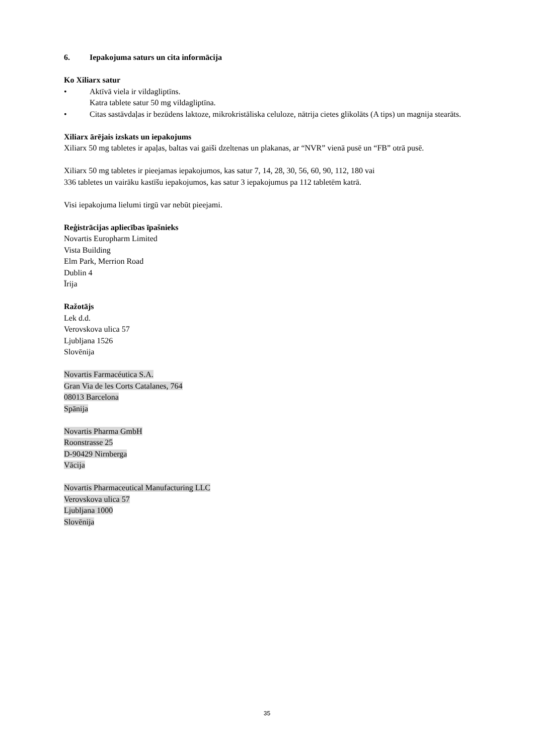6. Iepakojuma saturs un cita informācija
Ko Xiliarx satur
• Aktīvā viela ir vildagliptīns.
Katra tablete satur 50 mg vildagliptīna.
• Citas sastāvdaļas ir bezūdens laktoze, mikrokristāliska celuloze, nātrija cietes glikolāts (A tips) un magnija stearāts.
Xiliarx ārējais izskats un iepakojums
Xiliarx 50 mg tabletes ir apaļas, baltas vai gaiši dzeltenas un plakanas, ar “NVR” vienā pusē un “FB” otrā pusē.
Xiliarx 50 mg tabletes ir pieejamas iepakojumos, kas satur 7, 14, 28, 30, 56, 60, 90, 112, 180 vai
336 tabletes un vairāku kastīšu iepakojumos, kas satur 3 iepakojumus pa 112 tabletēm katrā.
Visi iepakojuma lielumi tirgū var nebūt pieejami.
Reģistrācijas apliecības īpašnieks
Novartis Europharm Limited
Vista Building
Elm Park, Merrion Road
Dublin 4
Īrija
Ražotājs
Lek d.d.
Verovskova ulica 57
Ljubljana 1526
Slovēnija
Novartis Farmacéutica S.A.
Gran Via de les Corts Catalanes, 764
08013 Barcelona
Spānija
Novartis Pharma GmbH
Roonstrasse 25
D-90429 Nirnberga
Vācija
Novartis Pharmaceutical Manufacturing LLC
Verovskova ulica 57
Ljubljana 1000
Slovēnija
35